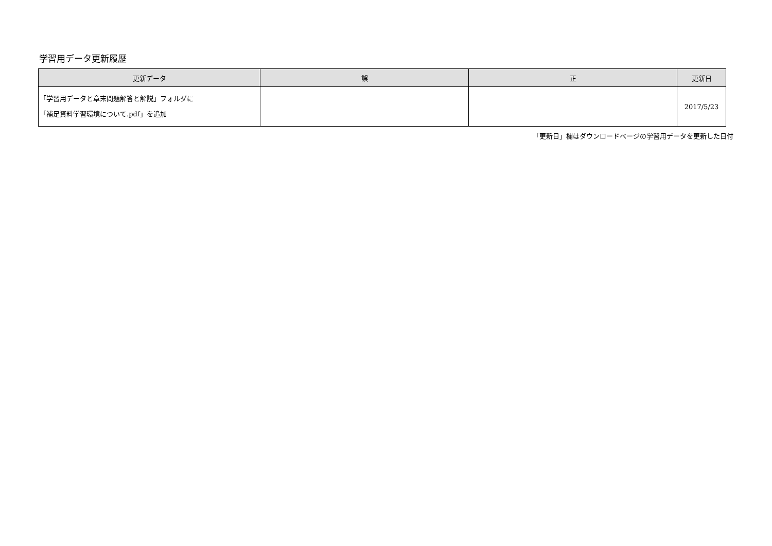学習用データ更新履歴
| 更新データ | 誤 | 正 | 更新日 |
| --- | --- | --- | --- |
| 「学習用データと章末問題解答と解説」フォルダに 「補足資料学習環境について.pdf」を追加 | | | 2017/5/23 |
「更新日」欄はダウンロードページの学習用データを更新した日付